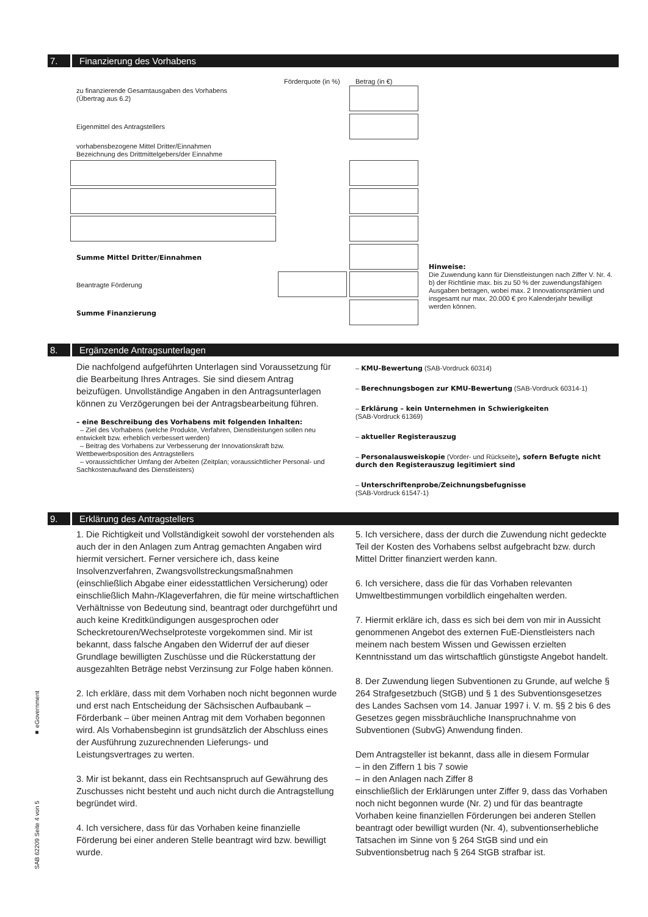7. Finanzierung des Vorhabens
Förderquote (in %) Betrag (in €)
zu finanzierende Gesamtausgaben des Vorhabens
(Übertrag aus 6.2)
Eigenmittel des Antragstellers
vorhabensbezogene Mittel Dritter/Einnahmen
Bezeichnung des Drittmittelgebers/der Einnahme
Summe Mittel Dritter/Einnahmen
Beantragte Förderung
Summe Finanzierung
Hinweise:
Die Zuwendung kann für Dienstleistungen nach Ziffer V. Nr. 4. b) der Richtlinie max. bis zu 50 % der zuwendungsfähigen Ausgaben betragen, wobei max. 2 Innovationsprämien und insgesamt nur max. 20.000 € pro Kalenderjahr bewilligt werden können.
8. Ergänzende Antragsunterlagen
Die nachfolgend aufgeführten Unterlagen sind Voraussetzung für die Bearbeitung Ihres Antrages. Sie sind diesem Antrag beizufügen. Unvollständige Angaben in den Antragsunterlagen können zu Verzögerungen bei der Antragsbearbeitung führen.
– eine Beschreibung des Vorhabens mit folgenden Inhalten:
– Ziel des Vorhabens (welche Produkte, Verfahren, Dienstleistungen sollen neu entwickelt bzw. erheblich verbessert werden)
– Beitrag des Vorhabens zur Verbesserung der Innovationskraft bzw. Wettbewerbsposition des Antragstellers
– voraussichtlicher Umfang der Arbeiten (Zeitplan; voraussichtlicher Personal- und Sachkostenaufwand des Dienstleisters)
– KMU-Bewertung (SAB-Vordruck 60314)
– Berechnungsbogen zur KMU-Bewertung (SAB-Vordruck 60314-1)
– Erklärung – kein Unternehmen in Schwierigkeiten
(SAB-Vordruck 61369)
– aktueller Registerauszug
– Personalausweiskopie (Vorder- und Rückseite), sofern Befugte nicht durch den Registerauszug legitimiert sind
– Unterschriftenprobe/Zeichnungsbefugnisse
(SAB-Vordruck 61547-1)
9. Erklärung des Antragstellers
1. Die Richtigkeit und Vollständigkeit sowohl der vorstehenden als auch der in den Anlagen zum Antrag gemachten Angaben wird hiermit versichert. Ferner versichere ich, dass keine Insolvenzverfahren, Zwangsvollstreckungsmaßnahmen (einschließlich Abgabe einer eidesstattlichen Versicherung) oder einschließlich Mahn-/Klageverfahren, die für meine wirtschaftlichen Verhältnisse von Bedeutung sind, beantragt oder durchgeführt und auch keine Kreditkündigungen ausgesprochen oder Scheckretouren/Wechselproteste vorgekommen sind. Mir ist bekannt, dass falsche Angaben den Widerruf der auf dieser Grundlage bewilligten Zuschüsse und die Rückerstattung der ausgezahlten Beträge nebst Verzinsung zur Folge haben können.
2. Ich erkläre, dass mit dem Vorhaben noch nicht begonnen wurde und erst nach Entscheidung der Sächsischen Aufbaubank – Förderbank – über meinen Antrag mit dem Vorhaben begonnen wird. Als Vorhabensbeginn ist grundsätzlich der Abschluss eines der Ausführung zuzurechnenden Lieferungs- und Leistungsvertrages zu werten.
3. Mir ist bekannt, dass ein Rechtsanspruch auf Gewährung des Zuschusses nicht besteht und auch nicht durch die Antragstellung begründet wird.
4. Ich versichere, dass für das Vorhaben keine finanzielle Förderung bei einer anderen Stelle beantragt wird bzw. bewilligt wurde.
5. Ich versichere, dass der durch die Zuwendung nicht gedeckte Teil der Kosten des Vorhabens selbst aufgebracht bzw. durch Mittel Dritter finanziert werden kann.
6. Ich versichere, dass die für das Vorhaben relevanten Umweltbestimmungen vorbildlich eingehalten werden.
7. Hiermit erkläre ich, dass es sich bei dem von mir in Aussicht genommenen Angebot des externen FuE-Dienstleisters nach meinem nach bestem Wissen und Gewissen erzielten Kenntnisstand um das wirtschaftlich günstigste Angebot handelt.
8. Der Zuwendung liegen Subventionen zu Grunde, auf welche § 264 Strafgesetzbuch (StGB) und § 1 des Subventionsgesetzes des Landes Sachsen vom 14. Januar 1997 i. V. m. §§ 2 bis 6 des Gesetzes gegen missbräuchliche Inanspruchnahme von Subventionen (SubvG) Anwendung finden.
Dem Antragsteller ist bekannt, dass alle in diesem Formular
– in den Ziffern 1 bis 7 sowie
– in den Anlagen nach Ziffer 8
einschließlich der Erklärungen unter Ziffer 9, dass das Vorhaben noch nicht begonnen wurde (Nr. 2) und für das beantragte Vorhaben keine finanziellen Förderungen bei anderen Stellen beantragt oder bewilligt wurden (Nr. 4), subventionserhebliche Tatsachen im Sinne von § 264 StGB sind und ein Subventionsbetrug nach § 264 StGB strafbar ist.
■ eGovernment
SAB 62209 Seite 4 von 5